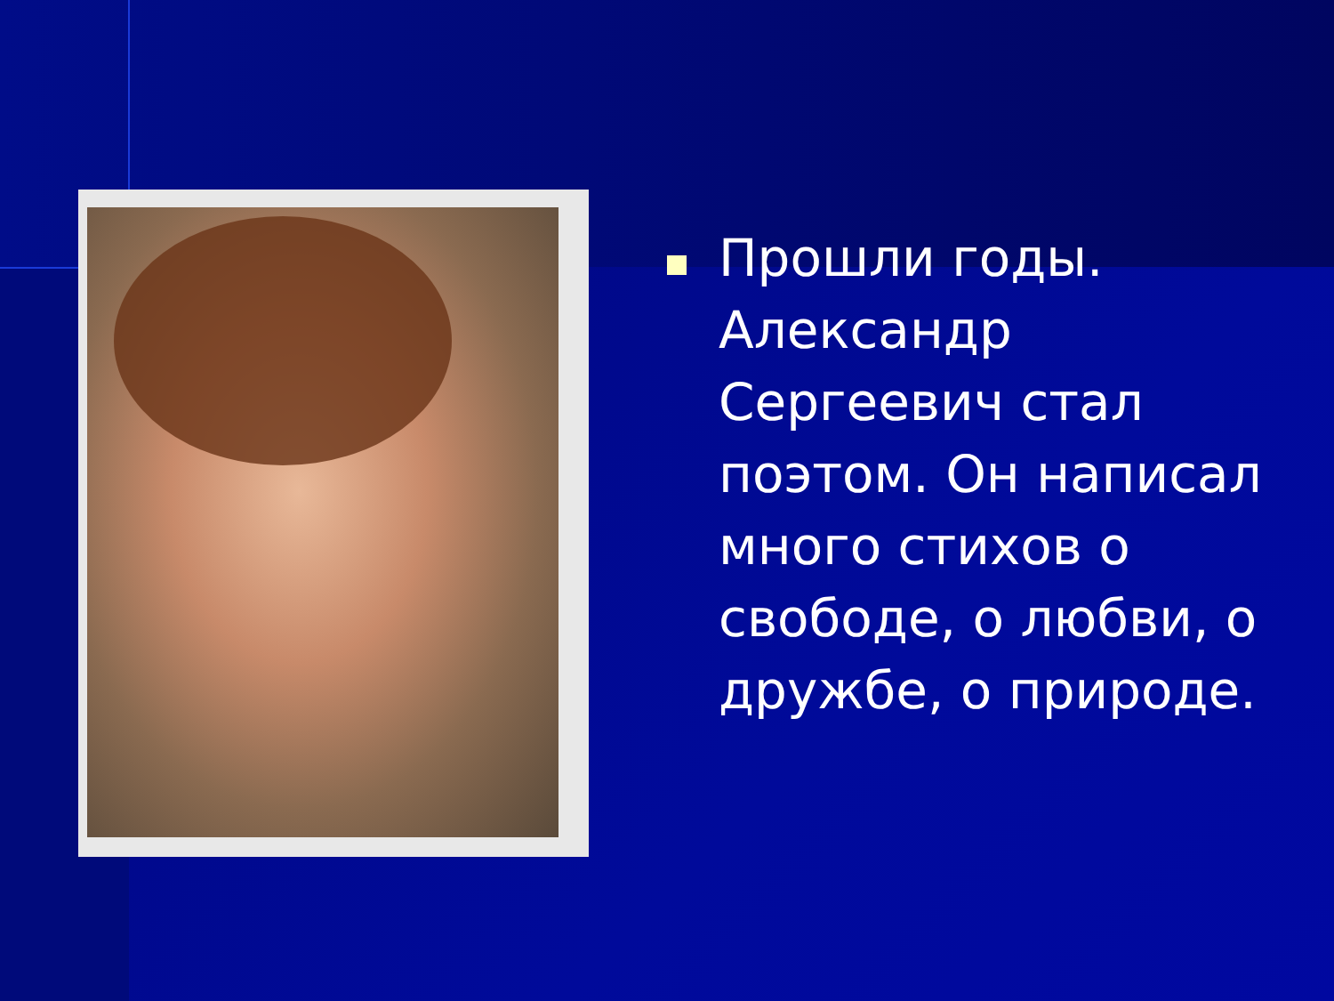Прошли годы. Александр Сергеевич стал поэтом. Он написал много стихов о свободе, о любви, о дружбе, о природе.